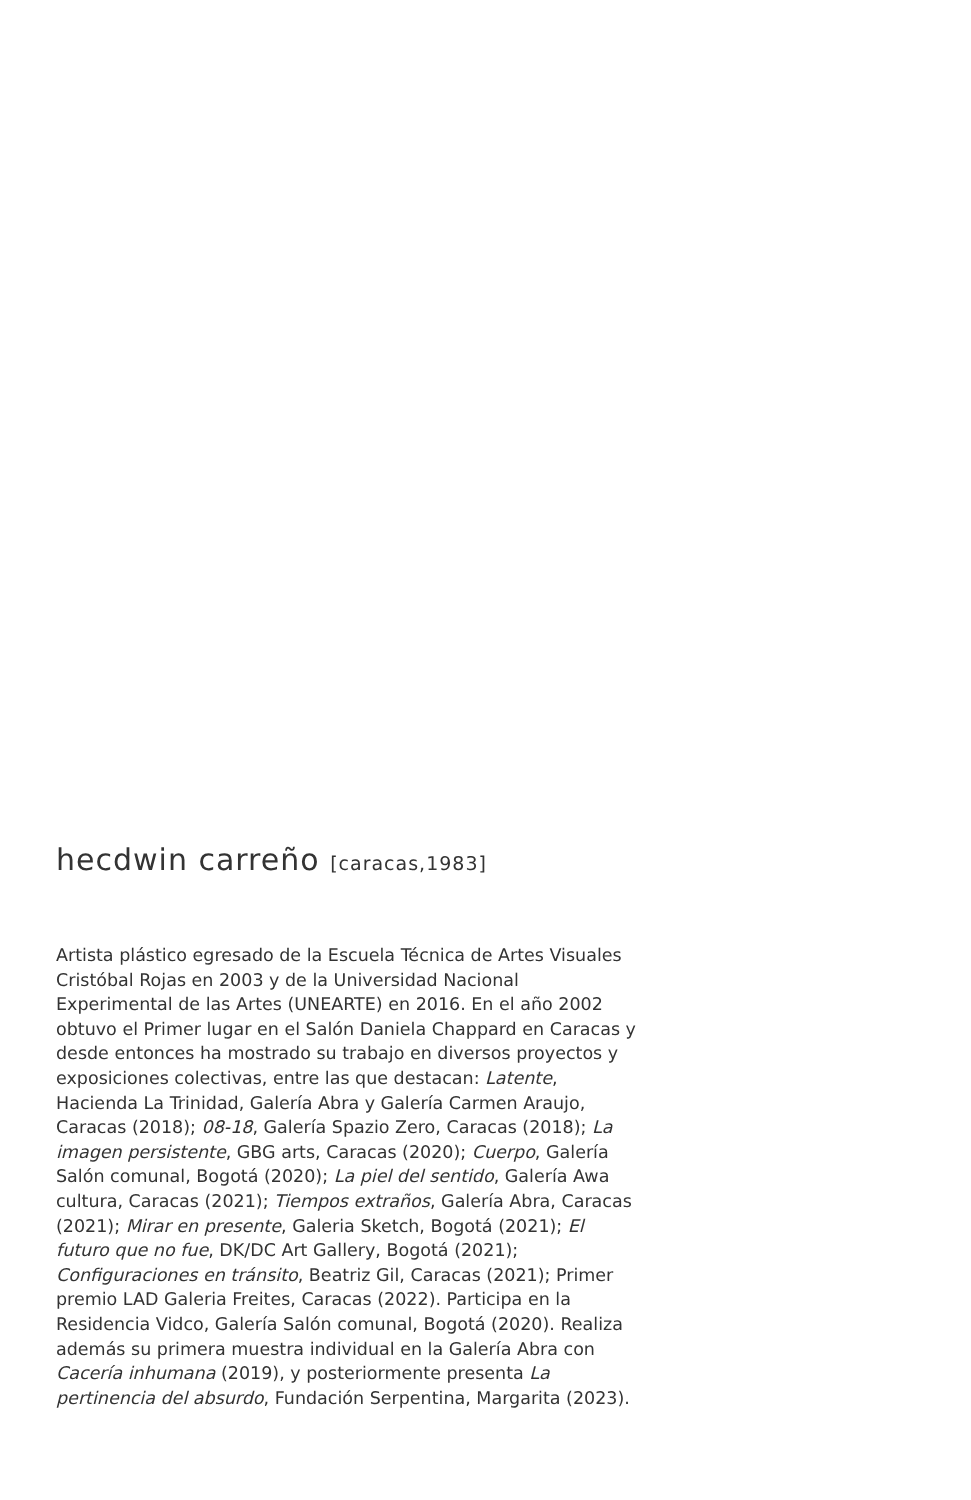hecdwin carreño [caracas,1983]
Artista plástico egresado de la Escuela Técnica de Artes Visuales Cristóbal Rojas en 2003 y de la Universidad Nacional Experimental de las Artes (UNEARTE) en 2016. En el año 2002 obtuvo el Primer lugar en el Salón Daniela Chappard en Caracas y desde entonces ha mostrado su trabajo en diversos proyectos y exposiciones colectivas, entre las que destacan: Latente, Hacienda La Trinidad, Galería Abra y Galería Carmen Araujo, Caracas (2018); 08-18, Galería Spazio Zero, Caracas (2018); La imagen persistente, GBG arts, Caracas (2020); Cuerpo, Galería Salón comunal, Bogotá (2020); La piel del sentido, Galería Awa cultura, Caracas (2021); Tiempos extraños, Galería Abra, Caracas (2021); Mirar en presente, Galeria Sketch, Bogotá (2021); El futuro que no fue, DK/DC Art Gallery, Bogotá (2021); Configuraciones en tránsito, Beatriz Gil, Caracas (2021); Primer premio LAD Galeria Freites, Caracas (2022). Participa en la Residencia Vidco, Galería Salón comunal, Bogotá (2020). Realiza además su primera muestra individual en la Galería Abra con Cacería inhumana (2019), y posteriormente presenta La pertinencia del absurdo, Fundación Serpentina, Margarita (2023).